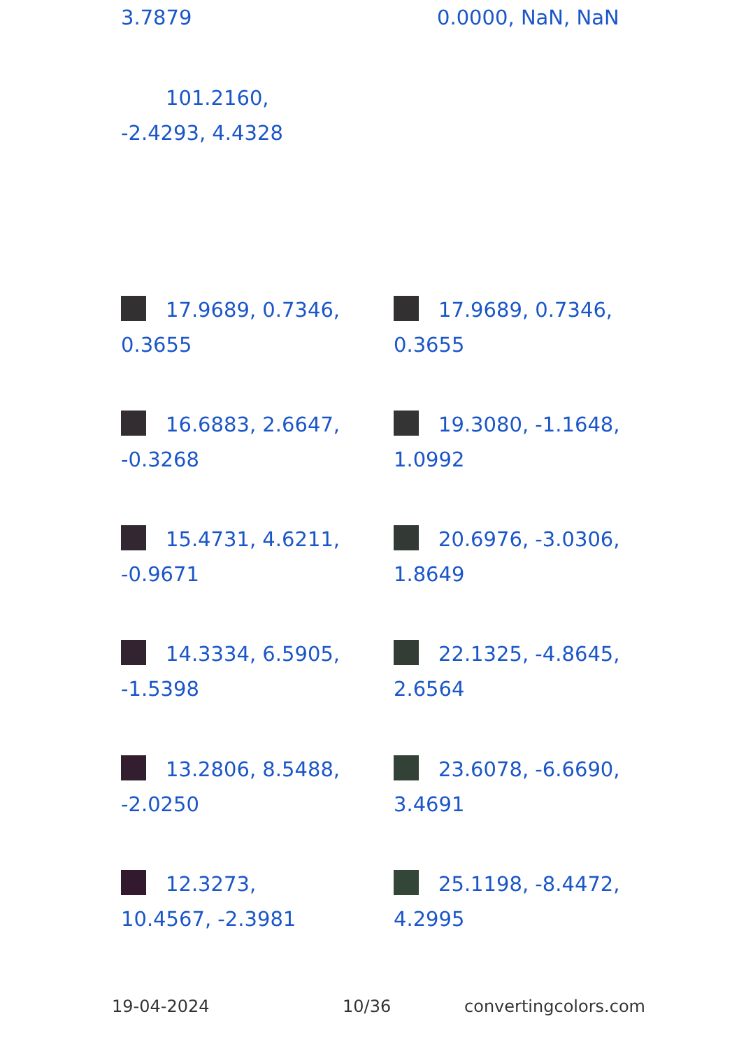3.7879 0.0000, NaN, NaN
101.2160, -2.4293, 4.4328
17.9689, 0.7346, 0.3655
17.9689, 0.7346, 0.3655
16.6883, 2.6647, -0.3268
19.3080, -1.1648, 1.0992
15.4731, 4.6211, -0.9671
20.6976, -3.0306, 1.8649
14.3334, 6.5905, -1.5398
22.1325, -4.8645, 2.6564
13.2806, 8.5488, -2.0250
23.6078, -6.6690, 3.4691
12.3273, 10.4567, -2.3981
25.1198, -8.4472, 4.2995
19-04-2024 10/36 convertingcolors.com